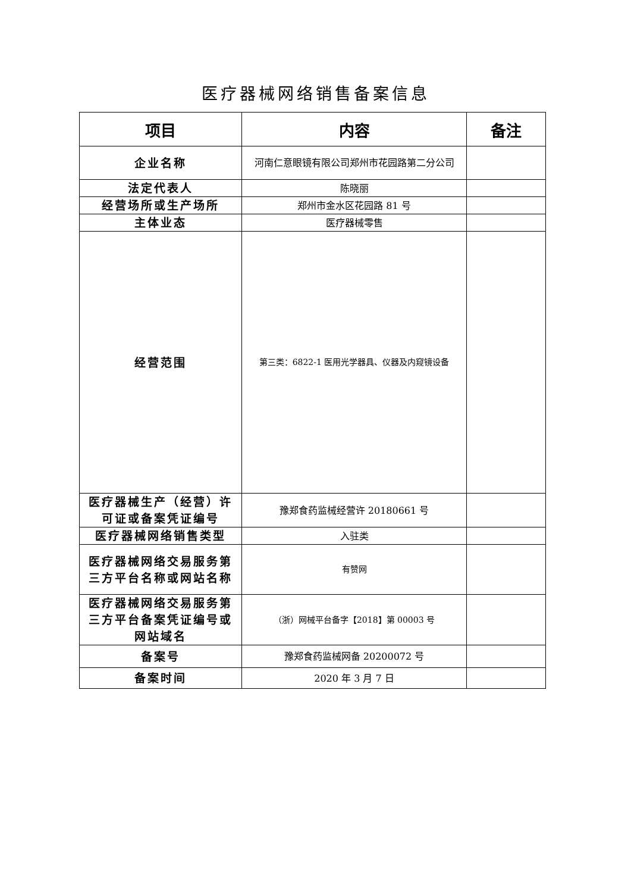医疗器械网络销售备案信息
| 项目 | 内容 | 备注 |
| --- | --- | --- |
| 企业名称 | 河南仁意眼镜有限公司郑州市花园路第二分公司 | |
| 法定代表人 | 陈晓丽 | |
| 经营场所或生产场所 | 郑州市金水区花园路 81 号 | |
| 主体业态 | 医疗器械零售 | |
| 经营范围 | 第三类：6822-1 医用光学器具、仪器及内窥镜设备 | |
| 医疗器械生产（经营）许可证或备案凭证编号 | 豫郑食药监械经营许 20180661 号 | |
| 医疗器械网络销售类型 | 入驻类 | |
| 医疗器械网络交易服务第三方平台名称或网站名称 | 有赞网 | |
| 医疗器械网络交易服务第三方平台备案凭证编号或网站域名 | （浙）网械平台备字【2018】第 00003 号 | |
| 备案号 | 豫郑食药监械网备 20200072 号 | |
| 备案时间 | 2020 年 3 月 7 日 | |